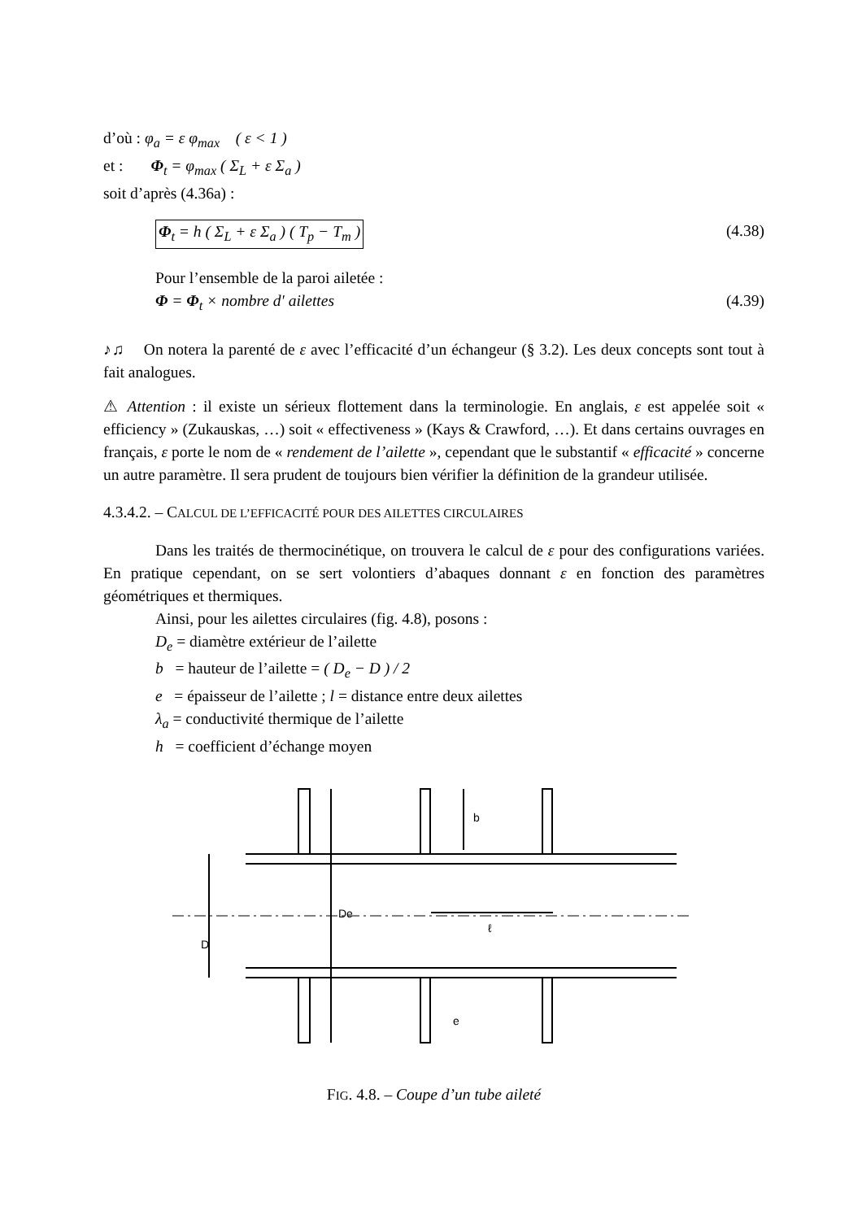d’où : φ<sub>a</sub> = ε φ<sub>max</sub> ( ε < 1 )
et : Φ<sub>t</sub> = φ<sub>max</sub> ( Σ<sub>L</sub> + ε Σ<sub>a</sub> )
soit d’après (4.36a) :
Φ<sub>t</sub> = h ( Σ<sub>L</sub> + ε Σ<sub>a</sub> ) ( T<sub>p</sub> − T<sub>m</sub> ) (4.38)
Pour l’ensemble de la paroi ailetée :
Φ = Φ<sub>t</sub> × nombre d' ailettes (4.39)
♪♫ On notera la parenté de ε avec l’efficacité d’un échangeur (§ 3.2). Les deux concepts sont tout à fait analogues.
⚠ Attention : il existe un sérieux flottement dans la terminologie. En anglais, ε est appelée soit « efficiency » (Zukauskas, …) soit « effectiveness » (Kays & Crawford, …). Et dans certains ouvrages en français, ε porte le nom de « rendement de l’ailette », cependant que le substantif « efficacité » concerne un autre paramètre. Il sera prudent de toujours bien vérifier la définition de la grandeur utilisée.
4.3.4.2. – CALCUL DE L’EFFICACITÉ POUR DES AILETTES CIRCULAIRES
Dans les traités de thermocinétique, on trouvera le calcul de ε pour des configurations variées. En pratique cependant, on se sert volontiers d’abaques donnant ε en fonction des paramètres géométriques et thermiques.
Ainsi, pour les ailettes circulaires (fig. 4.8), posons :
D<sub>e</sub> = diamètre extérieur de l’ailette
b = hauteur de l’ailette = ( D<sub>e</sub> − D ) / 2
e = épaisseur de l’ailette ; l = distance entre deux ailettes
λ<sub>a</sub> = conductivité thermique de l’ailette
h = coefficient d’échange moyen
De
D
b
ℓ
e
FIG. 4.8. – Coupe d’un tube aileté